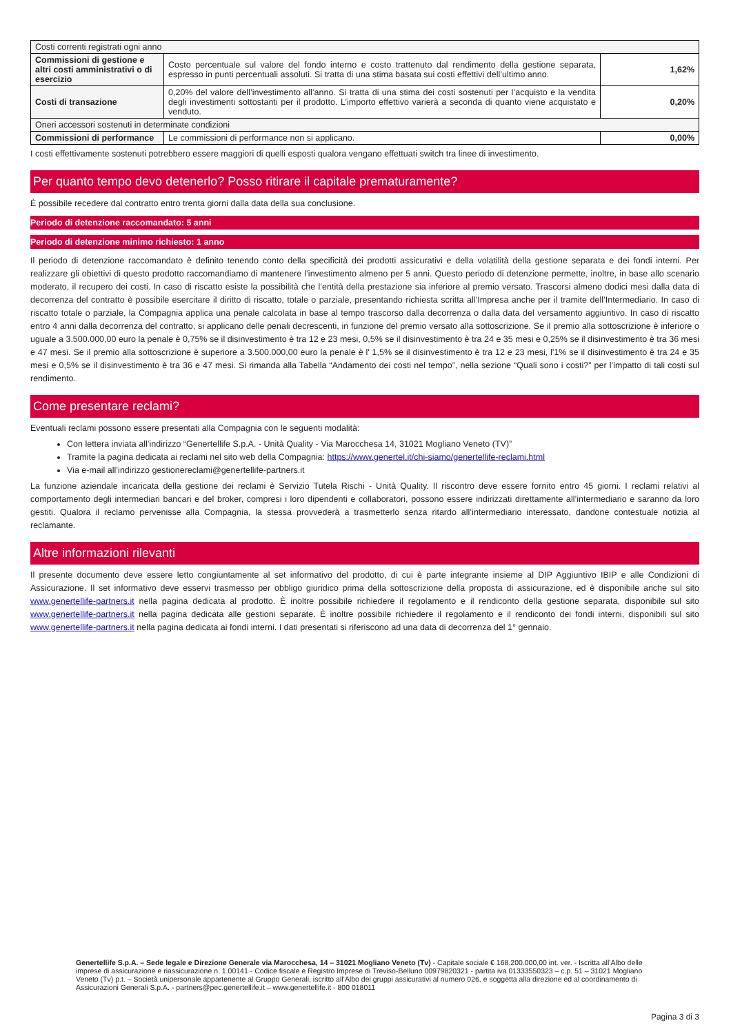| Costi correnti registrati ogni anno | | |
| Commissioni di gestione e altri costi amministrativi o di esercizio | Costo percentuale sul valore del fondo interno e costo trattenuto dal rendimento della gestione separata, espresso in punti percentuali assoluti. Si tratta di una stima basata sui costi effettivi dell’ultimo anno. | 1,62% |
| Costi di transazione | 0,20% del valore dell’investimento all’anno. Si tratta di una stima dei costi sostenuti per l’acquisto e la vendita degli investimenti sottostanti per il prodotto. L’importo effettivo varierà a seconda di quanto viene acquistato e venduto. | 0,20% |
| Oneri accessori sostenuti in determinate condizioni | | |
| Commissioni di performance | Le commissioni di performance non si applicano. | 0,00% |
I costi effettivamente sostenuti potrebbero essere maggiori di quelli esposti qualora vengano effettuati switch tra linee di investimento.
Per quanto tempo devo detenerlo? Posso ritirare il capitale prematuramente?
È possibile recedere dal contratto entro trenta giorni dalla data della sua conclusione.
Periodo di detenzione raccomandato: 5 anni
Periodo di detenzione minimo richiesto: 1 anno
Il periodo di detenzione raccomandato è definito tenendo conto della specificità dei prodotti assicurativi e della volatilità della gestione separata e dei fondi interni. Per realizzare gli obiettivi di questo prodotto raccomandiamo di mantenere l’investimento almeno per 5 anni. Questo periodo di detenzione permette, inoltre, in base allo scenario moderato, il recupero dei costi. In caso di riscatto esiste la possibilità che l’entità della prestazione sia inferiore al premio versato. Trascorsi almeno dodici mesi dalla data di decorrenza del contratto è possibile esercitare il diritto di riscatto, totale o parziale, presentando richiesta scritta all’Impresa anche per il tramite dell’Intermediario. In caso di riscatto totale o parziale, la Compagnia applica una penale calcolata in base al tempo trascorso dalla decorrenza o dalla data del versamento aggiuntivo. In caso di riscatto entro 4 anni dalla decorrenza del contratto, si applicano delle penali decrescenti, in funzione del premio versato alla sottoscrizione. Se il premio alla sottoscrizione è inferiore o uguale a 3.500.000,00 euro la penale è 0,75% se il disinvestimento è tra 12 e 23 mesi, 0,5% se il disinvestimento è tra 24 e 35 mesi e 0,25% se il disinvestimento è tra 36 mesi e 47 mesi. Se il premio alla sottoscrizione è superiore a 3.500.000,00 euro la penale è l' 1,5% se il disinvestimento è tra 12 e 23 mesi, l'1% se il disinvestimento è tra 24 e 35 mesi e 0,5% se il disinvestimento è tra 36 e 47 mesi. Si rimanda alla Tabella “Andamento dei costi nel tempo”, nella sezione “Quali sono i costi?” per l’impatto di tali costi sul rendimento.
Come presentare reclami?
Eventuali reclami possono essere presentati alla Compagnia con le seguenti modalità:
Con lettera inviata all’indirizzo “Genertellife S.p.A. - Unità Quality - Via Marocchesa 14, 31021 Mogliano Veneto (TV)”
Tramite la pagina dedicata ai reclami nel sito web della Compagnia: https://www.genertel.it/chi-siamo/genertellife-reclami.html
Via e-mail all’indirizzo gestionereclami@genertellife-partners.it
La funzione aziendale incaricata della gestione dei reclami è Servizio Tutela Rischi - Unità Quality. Il riscontro deve essere fornito entro 45 giorni. I reclami relativi al comportamento degli intermediari bancari e del broker, compresi i loro dipendenti e collaboratori, possono essere indirizzati direttamente all’intermediario e saranno da loro gestiti. Qualora il reclamo pervenisse alla Compagnia, la stessa provvederà a trasmetterlo senza ritardo all’intermediario interessato, dandone contestuale notizia al reclamante.
Altre informazioni rilevanti
Il presente documento deve essere letto congiuntamente al set informativo del prodotto, di cui è parte integrante insieme al DIP Aggiuntivo IBIP e alle Condizioni di Assicurazione. Il set informativo deve esservi trasmesso per obbligo giuridico prima della sottoscrizione della proposta di assicurazione, ed è disponibile anche sul sito www.genertellife-partners.it nella pagina dedicata al prodotto. È inoltre possibile richiedere il regolamento e il rendiconto della gestione separata, disponibile sul sito www.genertellife-partners.it nella pagina dedicata alle gestioni separate. È inoltre possibile richiedere il regolamento e il rendiconto dei fondi interni, disponibili sul sito www.genertellife-partners.it nella pagina dedicata ai fondi interni. I dati presentati si riferiscono ad una data di decorrenza del 1° gennaio.
Genertellife S.p.A. – Sede legale e Direzione Generale via Marocchesa, 14 – 31021 Mogliano Veneto (Tv) - Capitale sociale € 168.200.000,00 int. ver. - Iscritta all’Albo delle imprese di assicurazione e riassicurazione n. 1.00141 - Codice fiscale e Registro Imprese di Treviso-Belluno 00979820321 - partita iva 01333550323 – c.p. 51 – 31021 Mogliano Veneto (Tv) p.t. – Società unipersonale appartenente al Gruppo Generali, iscritto all’Albo dei gruppi assicurativi al numero 026, e soggetta alla direzione ed al coordinamento di Assicurazioni Generali S.p.A. - partners@pec.genertellife.it – www.genertellife.it - 800 018011
Pagina 3 di 3